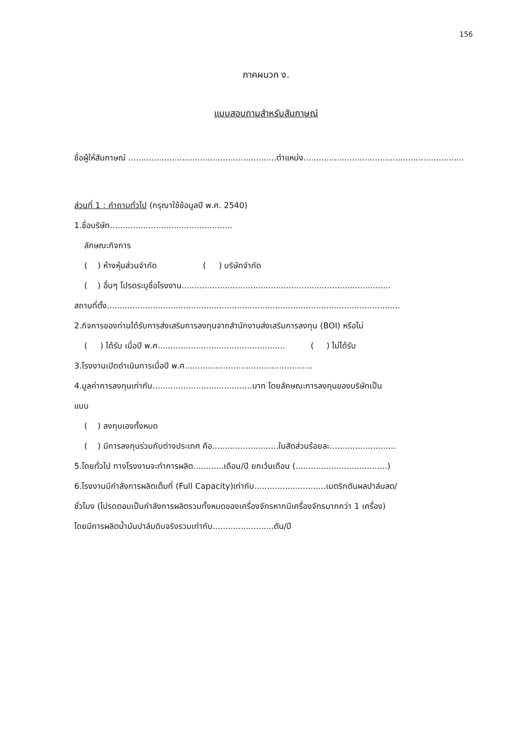156
ภาคผนวก ง.
แบบสอบถามสำหรับสัมภาษณ์
ชื่อผู้ให้สัมภาษณ์ ..........................................................ตำแหน่ง...............................................................
ส่วนที่ 1 : คำถามทั่วไป (กรุณาใช้ข้อมูลปี พ.ศ. 2540)
1.ชื่อบริษัท................................................
ลักษณะกิจการ
( ) ห้างหุ้นส่วนจำกัด ( ) บริษัทจำกัด
( ) อื่นๆ โปรดระบุชื่อโรงงาน..................................................................................
สถานที่ตั้ง...................................................................................................................
2.กิจการของท่านได้รับการส่งเสริมการลงทุนจากสำนักงานส่งเสริมการลงทุน (BOI) หรือไม่
( ) ได้รับ เมื่อปี พ.ศ.................................................. ( ) ไม่ได้รับ
3.โรงงานเปิดดำเนินการเมื่อปี พ.ศ..................................................
4.มูลค่าการลงทุนเท่ากับ.......................................บาท โดยลักษณะการลงทุนของบริษัทเป็น
แบบ
( ) ลงทุนเองทั้งหมด
( ) มีการลงทุนร่วมกับต่างประเทศ คือ..........................ในสัดส่วนร้อยละ..........................
5.โดยทั่วไป ทางโรงงานจะทำการผลิต............เดือน/ปี ยกเว้นเดือน (....................................)
6.โรงงานมีกำลังการผลิตเต็มที่ (Full Capacity)เท่ากับ............................เมตริกตันผลปาล์มสด/
ชั่วโมง (โปรดตอบเป็นกำลังการผลิตรวมทั้งหมดของเครื่องจักรหากมีเครื่องจักรมากกว่า 1 เครื่อง)
โดยมีการผลิตน้ำมันปาล์มดิบจริงรวมเท่ากับ........................ตัน/ปี